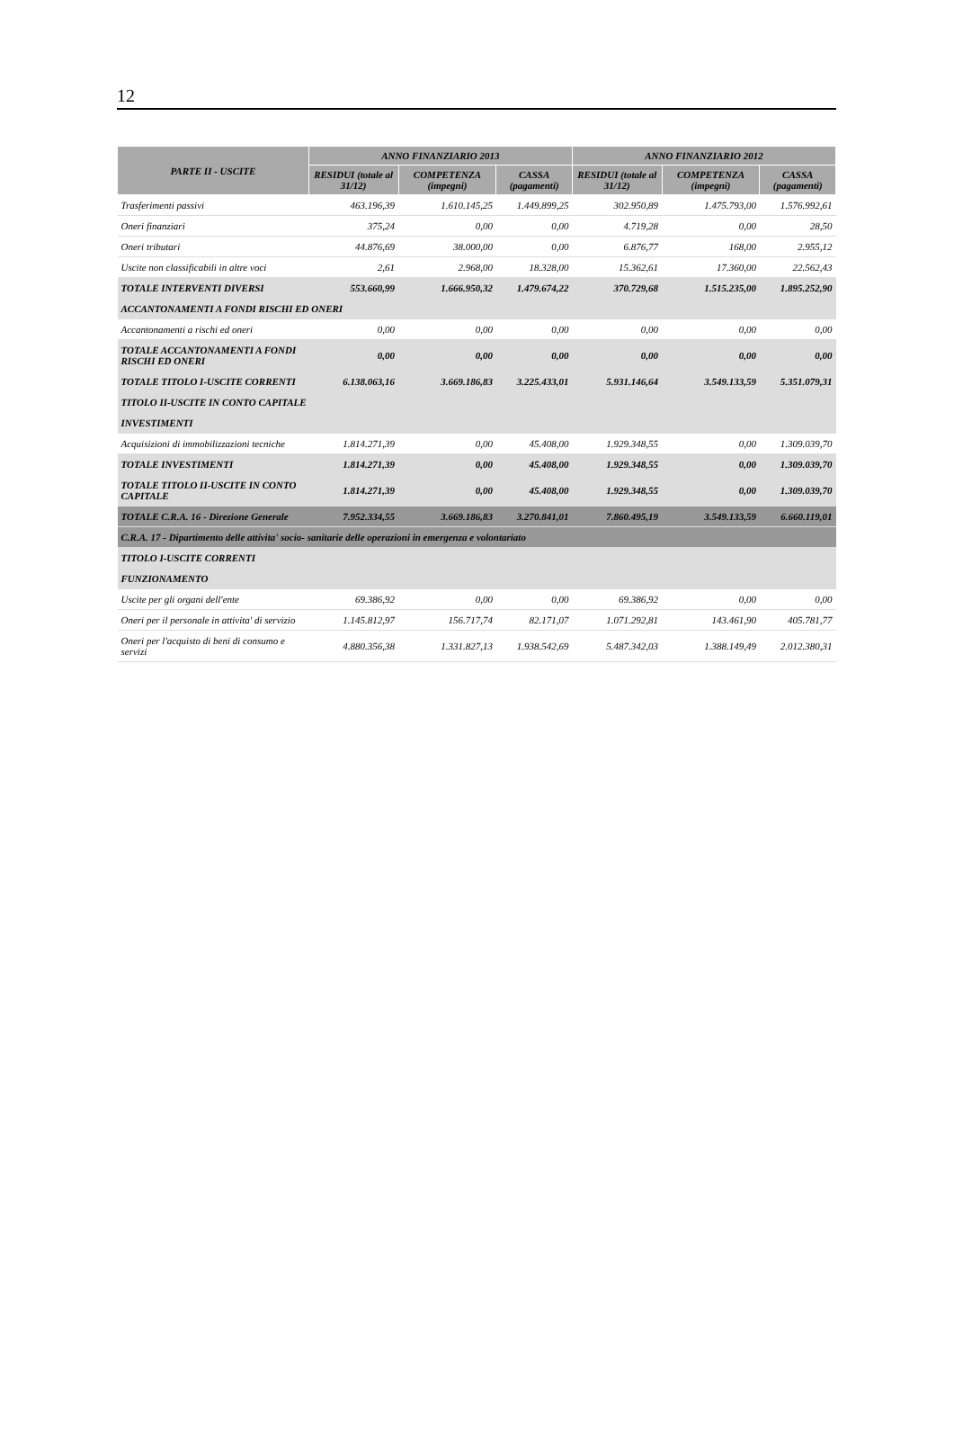12
| PARTE II - USCITE | ANNO FINANZIARIO 2013 | | | ANNO FINANZIARIO 2012 | | |
| --- | --- | --- | --- | --- | --- | --- |
| | RESIDUI (totale al 31/12) | COMPETENZA (impegni) | CASSA (pagamenti) | RESIDUI (totale al 31/12) | COMPETENZA (impegni) | CASSA (pagamenti) |
| Trasferimenti passivi | 463.196,39 | 1.610.145,25 | 1.449.899,25 | 302.950,89 | 1.475.793,00 | 1.576.992,61 |
| Oneri finanziari | 375,24 | 0,00 | 0,00 | 4.719,28 | 0,00 | 28,50 |
| Oneri tributari | 44.876,69 | 38.000,00 | 0,00 | 6.876,77 | 168,00 | 2.955,12 |
| Uscite non classificabili in altre voci | 2,61 | 2.968,00 | 18.328,00 | 15.362,61 | 17.360,00 | 22.562,43 |
| TOTALE INTERVENTI DIVERSI | 553.660,99 | 1.666.950,32 | 1.479.674,22 | 370.729,68 | 1.515.235,00 | 1.895.252,90 |
| ACCANTONAMENTI A FONDI RISCHI ED ONERI | | | | | | |
| Accantonamenti a rischi ed oneri | 0,00 | 0,00 | 0,00 | 0,00 | 0,00 | 0,00 |
| TOTALE ACCANTONAMENTI A FONDI RISCHI ED ONERI | 0,00 | 0,00 | 0,00 | 0,00 | 0,00 | 0,00 |
| TOTALE TITOLO I-USCITE CORRENTI | 6.138.063,16 | 3.669.186,83 | 3.225.433,01 | 5.931.146,64 | 3.549.133,59 | 5.351.079,31 |
| TITOLO II-USCITE IN CONTO CAPITALE | | | | | | |
| INVESTIMENTI | | | | | | |
| Acquisizioni di immobilizzazioni tecniche | 1.814.271,39 | 0,00 | 45.408,00 | 1.929.348,55 | 0,00 | 1.309.039,70 |
| TOTALE INVESTIMENTI | 1.814.271,39 | 0,00 | 45.408,00 | 1.929.348,55 | 0,00 | 1.309.039,70 |
| TOTALE TITOLO II-USCITE IN CONTO CAPITALE | 1.814.271,39 | 0,00 | 45.408,00 | 1.929.348,55 | 0,00 | 1.309.039,70 |
| TOTALE C.R.A. 16 - Direzione Generale | 7.952.334,55 | 3.669.186,83 | 3.270.841,01 | 7.860.495,19 | 3.549.133,59 | 6.660.119,01 |
| C.R.A. 17 - Dipartimento delle attivita' socio- sanitarie delle operazioni in emergenza e volontariato | | | | | | |
| TITOLO I-USCITE CORRENTI | | | | | | |
| FUNZIONAMENTO | | | | | | |
| Uscite per gli organi dell'ente | 69.386,92 | 0,00 | 0,00 | 69.386,92 | 0,00 | 0,00 |
| Oneri per il personale in attivita' di servizio | 1.145.812,97 | 156.717,74 | 82.171,07 | 1.071.292,81 | 143.461,90 | 405.781,77 |
| Oneri per l'acquisto di beni di consumo e servizi | 4.880.356,38 | 1.331.827,13 | 1.938.542,69 | 5.487.342,03 | 1.388.149,49 | 2.012.380,31 |